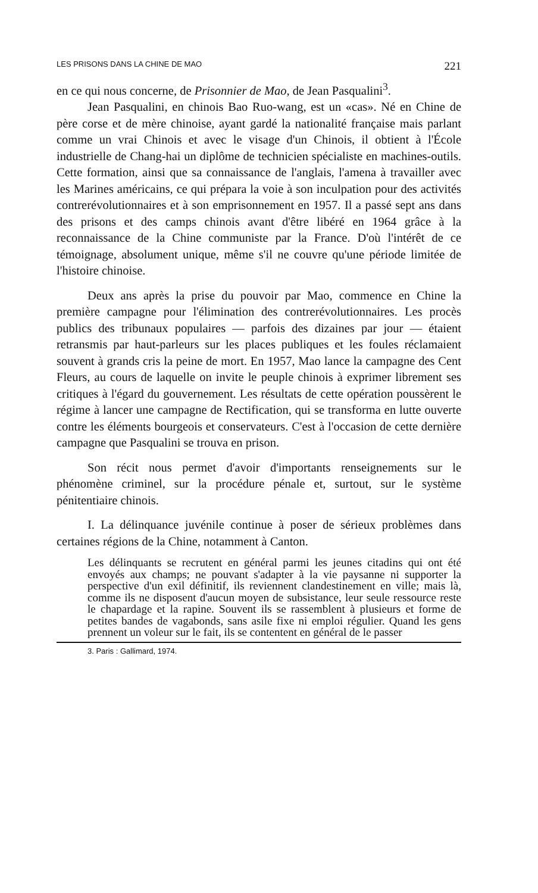LES PRISONS DANS LA CHINE DE MAO 221
en ce qui nous concerne, de Prisonnier de Mao, de Jean Pasqualini<sup>3</sup>.
Jean Pasqualini, en chinois Bao Ruo-wang, est un «cas». Né en Chine de père corse et de mère chinoise, ayant gardé la nationalité française mais parlant comme un vrai Chinois et avec le visage d'un Chinois, il obtient à l'École industrielle de Chang-hai un diplôme de technicien spécialiste en machines-outils. Cette formation, ainsi que sa connaissance de l'anglais, l'amena à travailler avec les Marines américains, ce qui prépara la voie à son inculpation pour des activités contrerévolutionnaires et à son emprisonnement en 1957. Il a passé sept ans dans des prisons et des camps chinois avant d'être libéré en 1964 grâce à la reconnaissance de la Chine communiste par la France. D'où l'intérêt de ce témoignage, absolument unique, même s'il ne couvre qu'une période limitée de l'histoire chinoise.
Deux ans après la prise du pouvoir par Mao, commence en Chine la première campagne pour l'élimination des contrerévolutionnaires. Les procès publics des tribunaux populaires — parfois des dizaines par jour — étaient retransmis par haut-parleurs sur les places publiques et les foules réclamaient souvent à grands cris la peine de mort. En 1957, Mao lance la campagne des Cent Fleurs, au cours de laquelle on invite le peuple chinois à exprimer librement ses critiques à l'égard du gouvernement. Les résultats de cette opération poussèrent le régime à lancer une campagne de Rectification, qui se transforma en lutte ouverte contre les éléments bourgeois et conservateurs. C'est à l'occasion de cette dernière campagne que Pasqualini se trouva en prison.
Son récit nous permet d'avoir d'importants renseignements sur le phénomène criminel, sur la procédure pénale et, surtout, sur le système pénitentiaire chinois.
I. La délinquance juvénile continue à poser de sérieux problèmes dans certaines régions de la Chine, notamment à Canton.
Les délinquants se recrutent en général parmi les jeunes citadins qui ont été envoyés aux champs; ne pouvant s'adapter à la vie paysanne ni supporter la perspective d'un exil définitif, ils reviennent clandestinement en ville; mais là, comme ils ne disposent d'aucun moyen de subsistance, leur seule ressource reste le chapardage et la rapine. Souvent ils se rassemblent à plusieurs et forme de petites bandes de vagabonds, sans asile fixe ni emploi régulier. Quand les gens prennent un voleur sur le fait, ils se contentent en général de le passer
3. Paris : Gallimard, 1974.